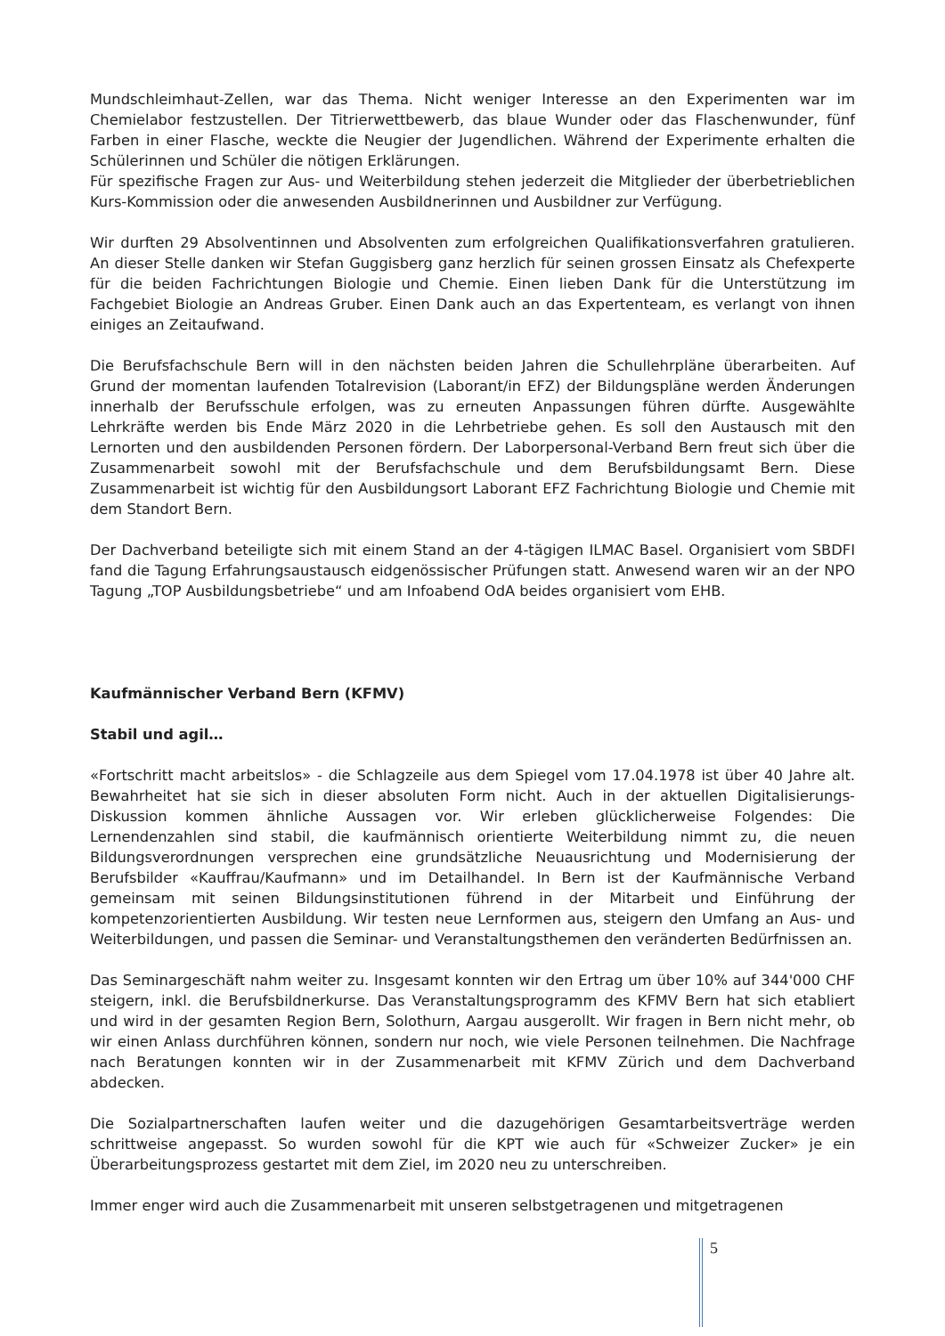Mundschleimhaut-Zellen, war das Thema. Nicht weniger Interesse an den Experimenten war im Chemielabor festzustellen. Der Titrierwettbewerb, das blaue Wunder oder das Flaschenwunder, fünf Farben in einer Flasche, weckte die Neugier der Jugendlichen. Während der Experimente erhalten die Schülerinnen und Schüler die nötigen Erklärungen.
Für spezifische Fragen zur Aus- und Weiterbildung stehen jederzeit die Mitglieder der überbetrieblichen Kurs-Kommission oder die anwesenden Ausbildnerinnen und Ausbildner zur Verfügung.
Wir durften 29 Absolventinnen und Absolventen zum erfolgreichen Qualifikationsverfahren gratulieren. An dieser Stelle danken wir Stefan Guggisberg ganz herzlich für seinen grossen Einsatz als Chefexperte für die beiden Fachrichtungen Biologie und Chemie. Einen lieben Dank für die Unterstützung im Fachgebiet Biologie an Andreas Gruber. Einen Dank auch an das Expertenteam, es verlangt von ihnen einiges an Zeitaufwand.
Die Berufsfachschule Bern will in den nächsten beiden Jahren die Schullehrpläne überarbeiten. Auf Grund der momentan laufenden Totalrevision (Laborant/in EFZ) der Bildungspläne werden Änderungen innerhalb der Berufsschule erfolgen, was zu erneuten Anpassungen führen dürfte. Ausgewählte Lehrkräfte werden bis Ende März 2020 in die Lehrbetriebe gehen. Es soll den Austausch mit den Lernorten und den ausbildenden Personen fördern. Der Laborpersonal-Verband Bern freut sich über die Zusammenarbeit sowohl mit der Berufsfachschule und dem Berufsbildungsamt Bern. Diese Zusammenarbeit ist wichtig für den Ausbildungsort Laborant EFZ Fachrichtung Biologie und Chemie mit dem Standort Bern.
Der Dachverband beteiligte sich mit einem Stand an der 4-tägigen ILMAC Basel. Organisiert vom SBDFI fand die Tagung Erfahrungsaustausch eidgenössischer Prüfungen statt. Anwesend waren wir an der NPO Tagung „TOP Ausbildungsbetriebe“ und am Infoabend OdA beides organisiert vom EHB.
Kaufmännischer Verband Bern (KFMV)
Stabil und agil…
«Fortschritt macht arbeitslos» - die Schlagzeile aus dem Spiegel vom 17.04.1978 ist über 40 Jahre alt. Bewahrheitet hat sie sich in dieser absoluten Form nicht. Auch in der aktuellen Digitalisierungs-Diskussion kommen ähnliche Aussagen vor. Wir erleben glücklicherweise Folgendes: Die Lernendenzahlen sind stabil, die kaufmännisch orientierte Weiterbildung nimmt zu, die neuen Bildungsverordnungen versprechen eine grundsätzliche Neuausrichtung und Modernisierung der Berufsbilder «Kauffrau/Kaufmann» und im Detailhandel. In Bern ist der Kaufmännische Verband gemeinsam mit seinen Bildungsinstitutionen führend in der Mitarbeit und Einführung der kompetenzorientierten Ausbildung. Wir testen neue Lernformen aus, steigern den Umfang an Aus- und Weiterbildungen, und passen die Seminar- und Veranstaltungsthemen den veränderten Bedürfnissen an.
Das Seminargeschäft nahm weiter zu. Insgesamt konnten wir den Ertrag um über 10% auf 344'000 CHF steigern, inkl. die Berufsbildnerkurse. Das Veranstaltungsprogramm des KFMV Bern hat sich etabliert und wird in der gesamten Region Bern, Solothurn, Aargau ausgerollt. Wir fragen in Bern nicht mehr, ob wir einen Anlass durchführen können, sondern nur noch, wie viele Personen teilnehmen. Die Nachfrage nach Beratungen konnten wir in der Zusammenarbeit mit KFMV Zürich und dem Dachverband abdecken.
Die Sozialpartnerschaften laufen weiter und die dazugehörigen Gesamtarbeitsverträge werden schrittweise angepasst. So wurden sowohl für die KPT wie auch für «Schweizer Zucker» je ein Überarbeitungsprozess gestartet mit dem Ziel, im 2020 neu zu unterschreiben.
Immer enger wird auch die Zusammenarbeit mit unseren selbstgetragenen und mitgetragenen
5